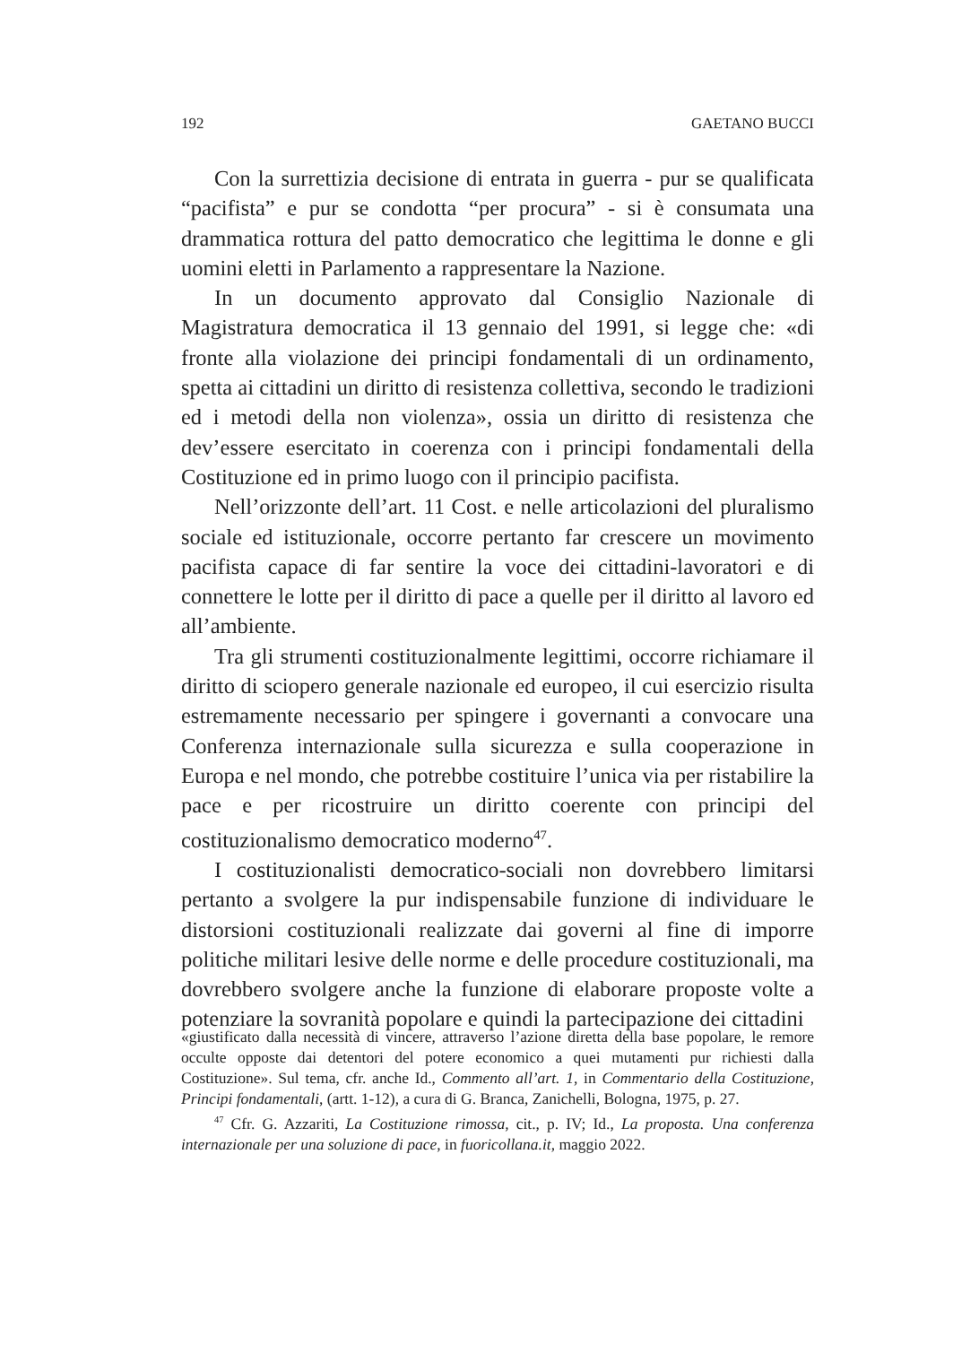192 GAETANO BUCCI
Con la surrettizia decisione di entrata in guerra - pur se qualificata “pacifista” e pur se condotta “per procura” - si è consumata una drammatica rottura del patto democratico che legittima le donne e gli uomini eletti in Parlamento a rappresentare la Nazione.
In un documento approvato dal Consiglio Nazionale di Magistratura democratica il 13 gennaio del 1991, si legge che: «di fronte alla violazione dei principi fondamentali di un ordinamento, spetta ai cittadini un diritto di resistenza collettiva, secondo le tradizioni ed i metodi della non violenza», ossia un diritto di resistenza che dev’essere esercitato in coerenza con i principi fondamentali della Costituzione ed in primo luogo con il principio pacifista.
Nell’orizzonte dell’art. 11 Cost. e nelle articolazioni del pluralismo sociale ed istituzionale, occorre pertanto far crescere un movimento pacifista capace di far sentire la voce dei cittadini-lavoratori e di connettere le lotte per il diritto di pace a quelle per il diritto al lavoro ed all’ambiente.
Tra gli strumenti costituzionalmente legittimi, occorre richiamare il diritto di sciopero generale nazionale ed europeo, il cui esercizio risulta estremamente necessario per spingere i governanti a convocare una Conferenza internazionale sulla sicurezza e sulla cooperazione in Europa e nel mondo, che potrebbe costituire l’unica via per ristabilire la pace e per ricostruire un diritto coerente con principi del costituzionalismo democratico moderno<sup>47</sup>.
I costituzionalisti democratico-sociali non dovrebbero limitarsi pertanto a svolgere la pur indispensabile funzione di individuare le distorsioni costituzionali realizzate dai governi al fine di imporre politiche militari lesive delle norme e delle procedure costituzionali, ma dovrebbero svolgere anche la funzione di elaborare proposte volte a potenziare la sovranità popolare e quindi la partecipazione dei cittadini
«giustificato dalla necessità di vincere, attraverso l’azione diretta della base popolare, le remore occulte opposte dai detentori del potere economico a quei mutamenti pur richiesti dalla Costituzione». Sul tema, cfr. anche Id., Commento all’art. 1, in Commentario della Costituzione, Principi fondamentali, (artt. 1-12), a cura di G. Branca, Zanichelli, Bologna, 1975, p. 27.
<sup>47</sup> Cfr. G. Azzariti, La Costituzione rimossa, cit., p. IV; Id., La proposta. Una conferenza internazionale per una soluzione di pace, in fuoricollana.it, maggio 2022.